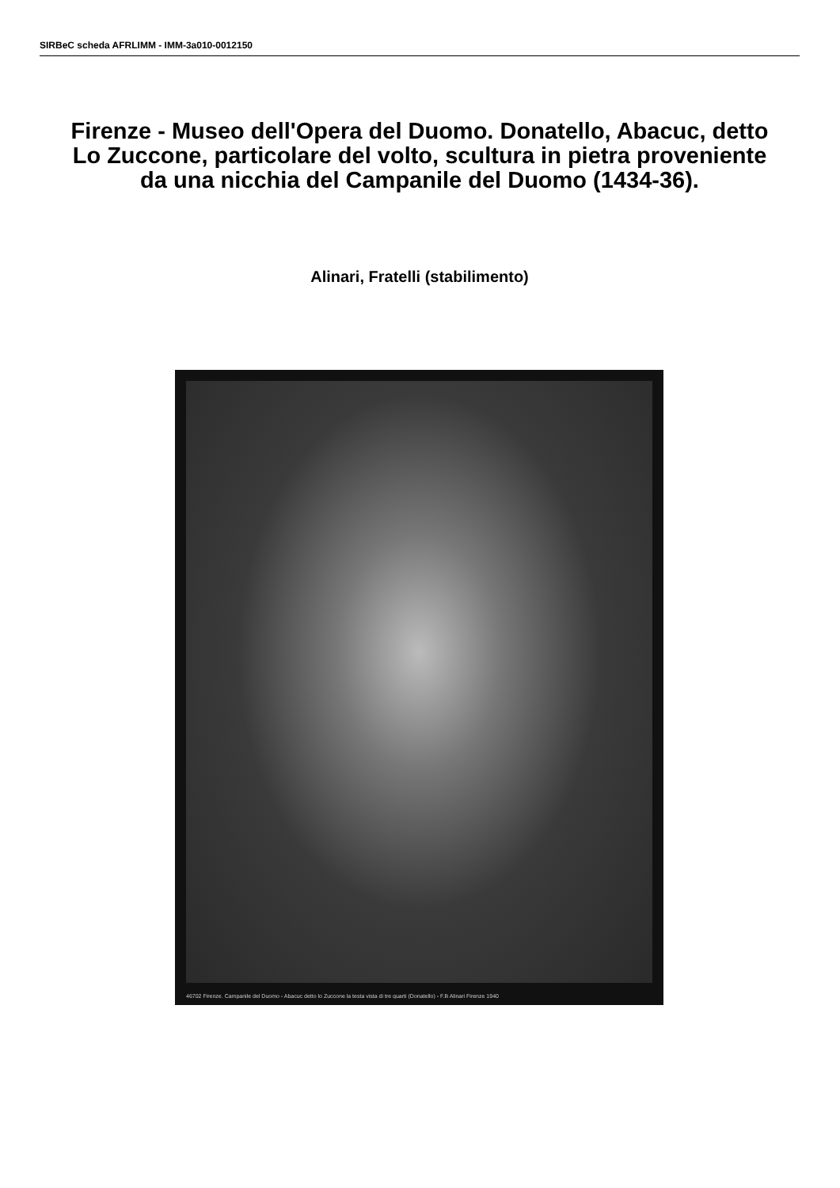SIRBeC scheda AFRLIMM - IMM-3a010-0012150
Firenze - Museo dell'Opera del Duomo. Donatello, Abacuc, detto Lo Zuccone, particolare del volto, scultura in pietra proveniente da una nicchia del Campanile del Duomo (1434-36).
Alinari, Fratelli (stabilimento)
46702 Firenze. Campanile del Duomo - Abacuc detto lo Zuccone la testa vista di tre quarti (Donatello) - F.lli Alinari Firenze 1940